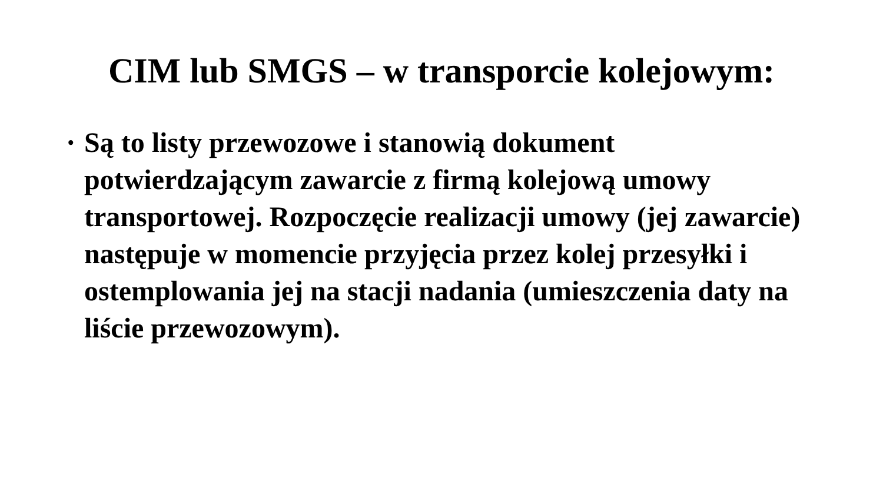CIM lub SMGS – w transporcie kolejowym:
• Są to listy przewozowe i stanowią dokument potwierdzającym zawarcie z firmą kolejową umowy transportowej. Rozpoczęcie realizacji umowy (jej zawarcie) następuje w momencie przyjęcia przez kolej przesyłki i ostemplowania jej na stacji nadania (umieszczenia daty na liście przewozowym).